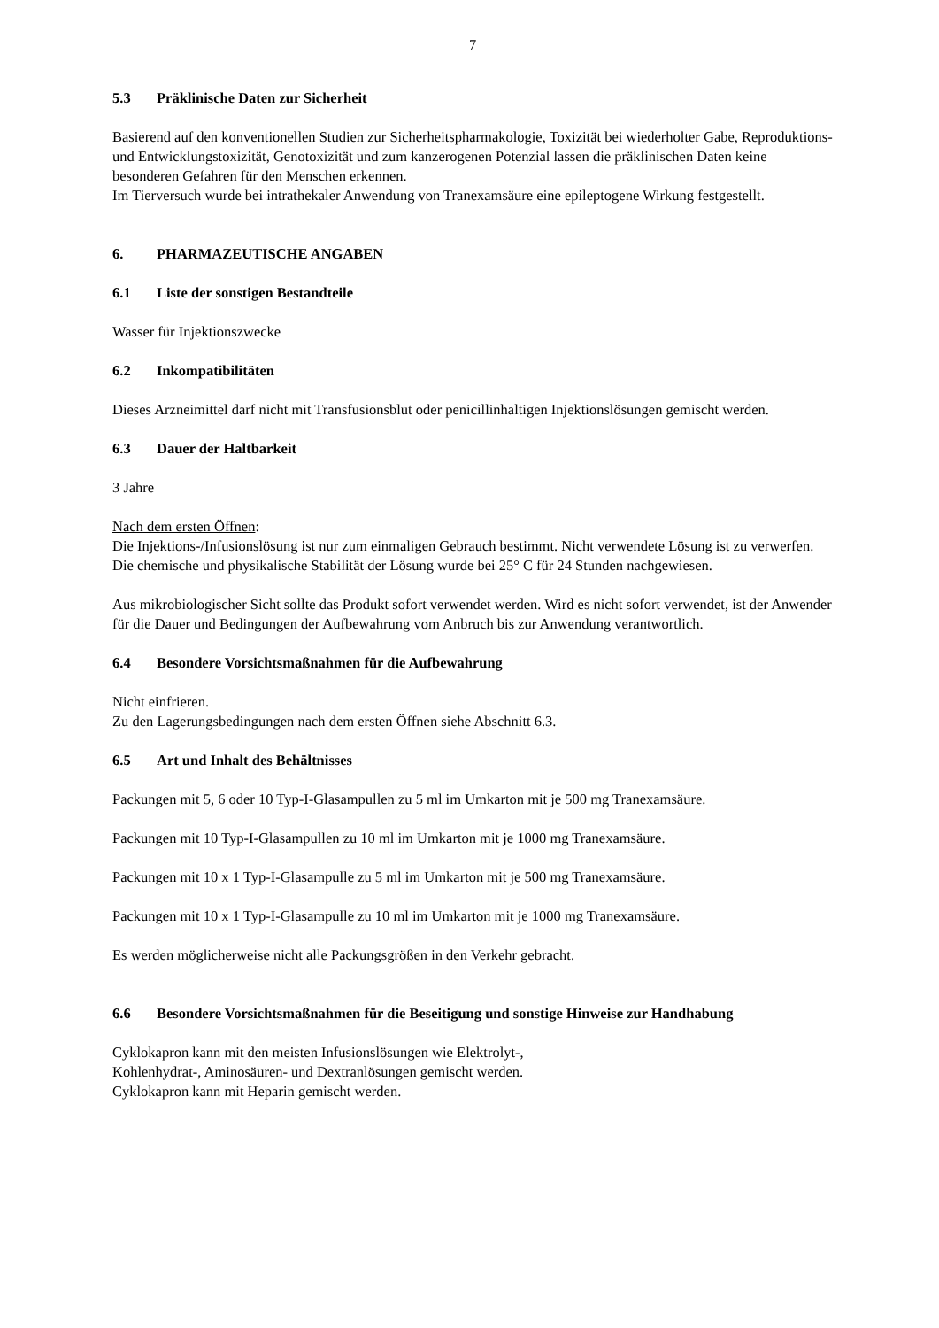7
5.3 Präklinische Daten zur Sicherheit
Basierend auf den konventionellen Studien zur Sicherheitspharmakologie, Toxizität bei wiederholter Gabe, Reproduktions- und Entwicklungstoxizität, Genotoxizität und zum kanzerogenen Potenzial lassen die präklinischen Daten keine besonderen Gefahren für den Menschen erkennen.
Im Tierversuch wurde bei intrathekaler Anwendung von Tranexamsäure eine epileptogene Wirkung festgestellt.
6. PHARMAZEUTISCHE ANGABEN
6.1 Liste der sonstigen Bestandteile
Wasser für Injektionszwecke
6.2 Inkompatibilitäten
Dieses Arzneimittel darf nicht mit Transfusionsblut oder penicillinhaltigen Injektionslösungen gemischt werden.
6.3 Dauer der Haltbarkeit
3 Jahre
Nach dem ersten Öffnen:
Die Injektions-/Infusionslösung ist nur zum einmaligen Gebrauch bestimmt. Nicht verwendete Lösung ist zu verwerfen.
Die chemische und physikalische Stabilität der Lösung wurde bei 25° C für 24 Stunden nachgewiesen.
Aus mikrobiologischer Sicht sollte das Produkt sofort verwendet werden. Wird es nicht sofort verwendet, ist der Anwender für die Dauer und Bedingungen der Aufbewahrung vom Anbruch bis zur Anwendung verantwortlich.
6.4 Besondere Vorsichtsmaßnahmen für die Aufbewahrung
Nicht einfrieren.
Zu den Lagerungsbedingungen nach dem ersten Öffnen siehe Abschnitt 6.3.
6.5 Art und Inhalt des Behältnisses
Packungen mit 5, 6 oder 10 Typ-I-Glasampullen zu 5 ml im Umkarton mit je 500 mg Tranexamsäure.
Packungen mit 10 Typ-I-Glasampullen zu 10 ml im Umkarton mit je 1000 mg Tranexamsäure.
Packungen mit 10 x 1 Typ-I-Glasampulle zu 5 ml im Umkarton mit je 500 mg Tranexamsäure.
Packungen mit 10 x 1 Typ-I-Glasampulle zu 10 ml im Umkarton mit je 1000 mg Tranexamsäure.
Es werden möglicherweise nicht alle Packungsgrößen in den Verkehr gebracht.
6.6 Besondere Vorsichtsmaßnahmen für die Beseitigung und sonstige Hinweise zur Handhabung
Cyklokapron kann mit den meisten Infusionslösungen wie Elektrolyt-,
Kohlenhydrat-, Aminosäuren- und Dextranlösungen gemischt werden.
Cyklokapron kann mit Heparin gemischt werden.